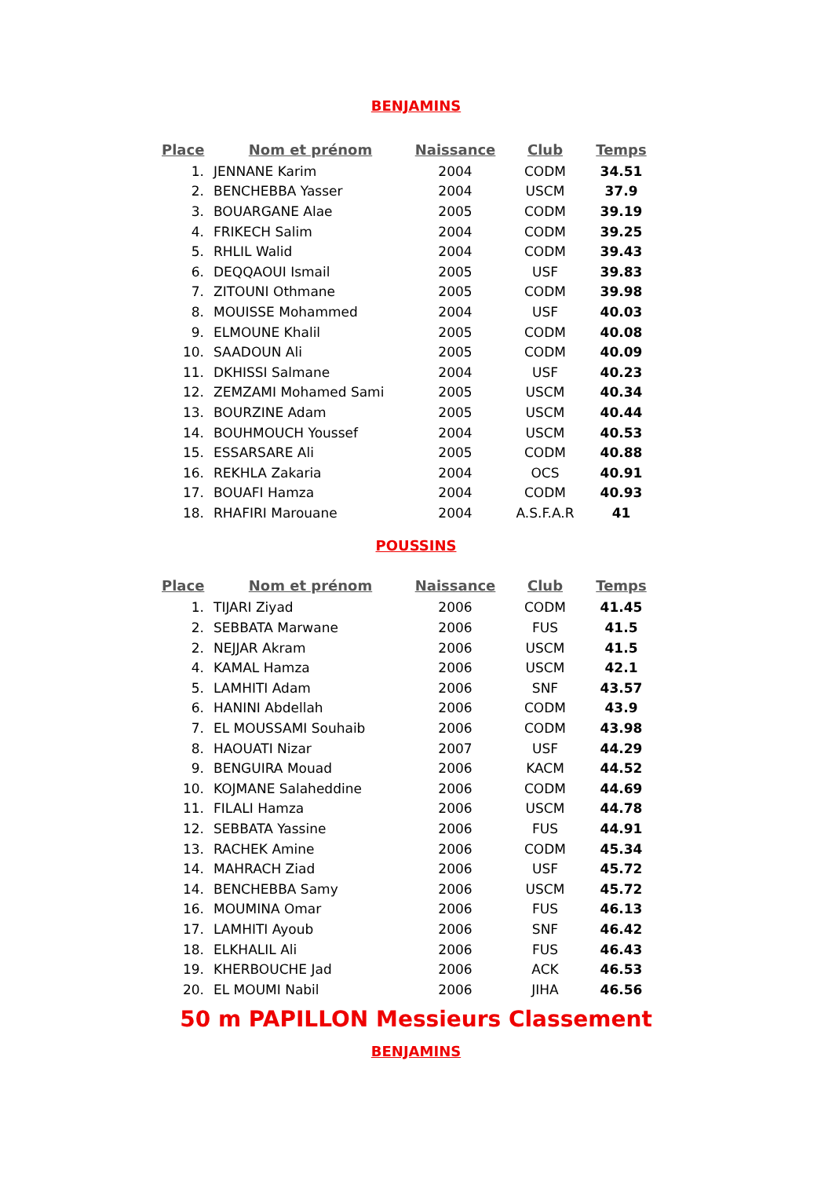BENJAMINS
| Place | Nom et prénom | Naissance | Club | Temps |
| --- | --- | --- | --- | --- |
| 1. | JENNANE Karim | 2004 | CODM | 34.51 |
| 2. | BENCHEBBA Yasser | 2004 | USCM | 37.9 |
| 3. | BOUARGANE Alae | 2005 | CODM | 39.19 |
| 4. | FRIKECH Salim | 2004 | CODM | 39.25 |
| 5. | RHLIL Walid | 2004 | CODM | 39.43 |
| 6. | DEQQAOUI Ismail | 2005 | USF | 39.83 |
| 7. | ZITOUNI Othmane | 2005 | CODM | 39.98 |
| 8. | MOUISSE Mohammed | 2004 | USF | 40.03 |
| 9. | ELMOUNE Khalil | 2005 | CODM | 40.08 |
| 10. | SAADOUN Ali | 2005 | CODM | 40.09 |
| 11. | DKHISSI Salmane | 2004 | USF | 40.23 |
| 12. | ZEMZAMI Mohamed Sami | 2005 | USCM | 40.34 |
| 13. | BOURZINE Adam | 2005 | USCM | 40.44 |
| 14. | BOUHMOUCH Youssef | 2004 | USCM | 40.53 |
| 15. | ESSARSARE Ali | 2005 | CODM | 40.88 |
| 16. | REKHLA Zakaria | 2004 | OCS | 40.91 |
| 17. | BOUAFI Hamza | 2004 | CODM | 40.93 |
| 18. | RHAFIRI Marouane | 2004 | A.S.F.A.R | 41 |
POUSSINS
| Place | Nom et prénom | Naissance | Club | Temps |
| --- | --- | --- | --- | --- |
| 1. | TIJARI Ziyad | 2006 | CODM | 41.45 |
| 2. | SEBBATA Marwane | 2006 | FUS | 41.5 |
| 2. | NEJJAR Akram | 2006 | USCM | 41.5 |
| 4. | KAMAL Hamza | 2006 | USCM | 42.1 |
| 5. | LAMHITI Adam | 2006 | SNF | 43.57 |
| 6. | HANINI Abdellah | 2006 | CODM | 43.9 |
| 7. | EL MOUSSAMI Souhaib | 2006 | CODM | 43.98 |
| 8. | HAOUATI Nizar | 2007 | USF | 44.29 |
| 9. | BENGUIRA Mouad | 2006 | KACM | 44.52 |
| 10. | KOJMANE Salaheddine | 2006 | CODM | 44.69 |
| 11. | FILALI Hamza | 2006 | USCM | 44.78 |
| 12. | SEBBATA Yassine | 2006 | FUS | 44.91 |
| 13. | RACHEK Amine | 2006 | CODM | 45.34 |
| 14. | MAHRACH Ziad | 2006 | USF | 45.72 |
| 14. | BENCHEBBA Samy | 2006 | USCM | 45.72 |
| 16. | MOUMINA Omar | 2006 | FUS | 46.13 |
| 17. | LAMHITI Ayoub | 2006 | SNF | 46.42 |
| 18. | ELKHALIL Ali | 2006 | FUS | 46.43 |
| 19. | KHERBOUCHE Jad | 2006 | ACK | 46.53 |
| 20. | EL MOUMI Nabil | 2006 | JIHA | 46.56 |
50 m PAPILLON Messieurs Classement
BENJAMINS